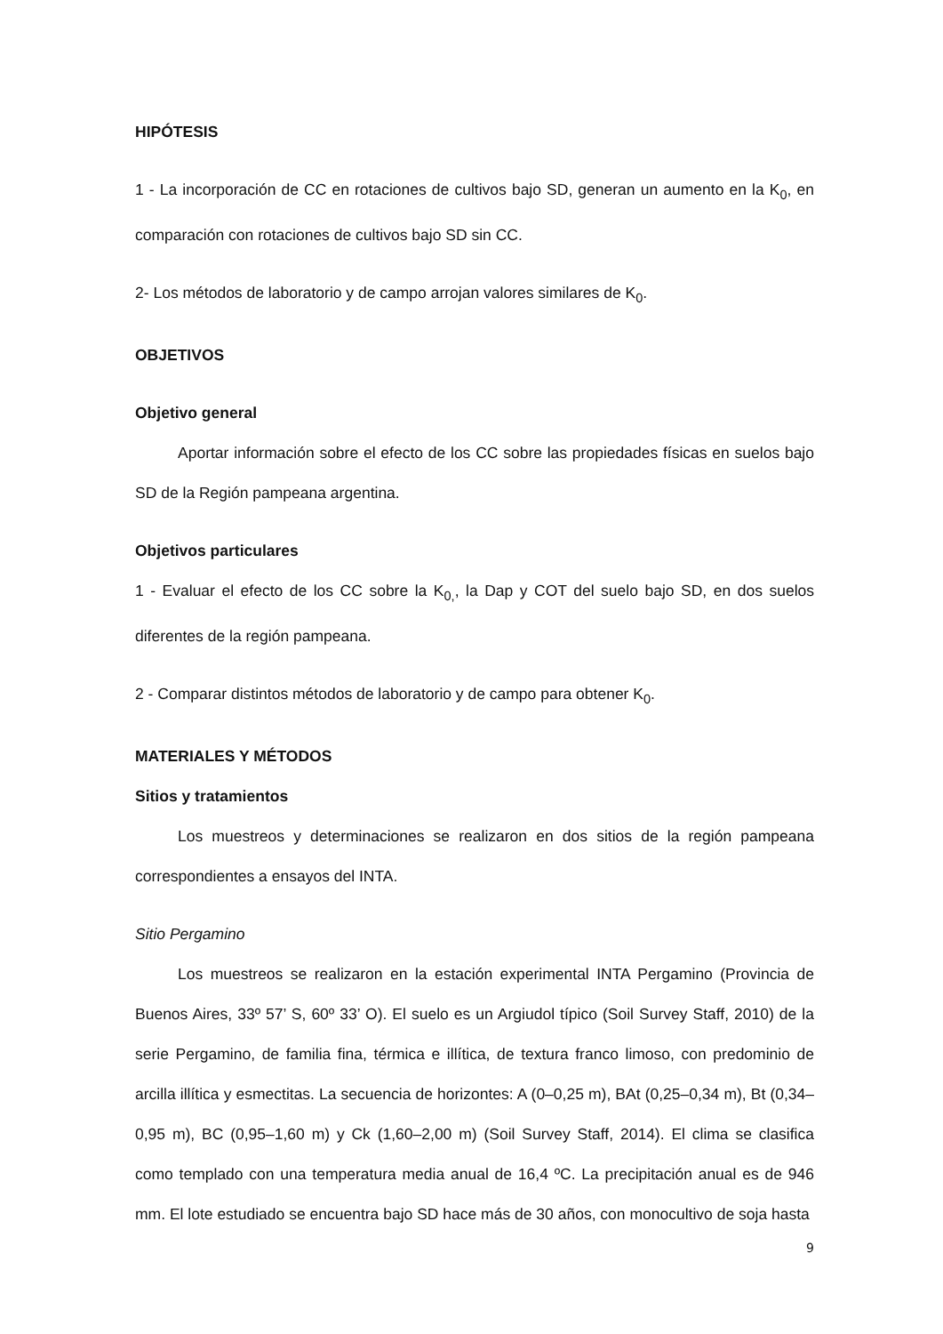HIPÓTESIS
1 - La incorporación de CC en rotaciones de cultivos bajo SD, generan un aumento en la K<sub>0</sub>, en comparación con rotaciones de cultivos bajo SD sin CC.
2- Los métodos de laboratorio y de campo arrojan valores similares de K<sub>0</sub>.
OBJETIVOS
Objetivo general
Aportar información sobre el efecto de los CC sobre las propiedades físicas en suelos bajo SD de la Región pampeana argentina.
Objetivos particulares
1 - Evaluar el efecto de los CC sobre la K<sub>0,</sub>, la Dap y COT del suelo bajo SD, en dos suelos diferentes de la región pampeana.
2 - Comparar distintos métodos de laboratorio y de campo para obtener K<sub>0</sub>.
MATERIALES Y MÉTODOS
Sitios y tratamientos
Los muestreos y determinaciones se realizaron en dos sitios de la región pampeana correspondientes a ensayos del INTA.
Sitio Pergamino
Los muestreos se realizaron en la estación experimental INTA Pergamino (Provincia de Buenos Aires, 33º 57’ S, 60º 33’ O). El suelo es un Argiudol típico (Soil Survey Staff, 2010) de la serie Pergamino, de familia fina, térmica e illítica, de textura franco limoso, con predominio de arcilla illítica y esmectitas. La secuencia de horizontes: A (0–0,25 m), BAt (0,25–0,34 m), Bt (0,34–0,95 m), BC (0,95–1,60 m) y Ck (1,60–2,00 m) (Soil Survey Staff, 2014). El clima se clasifica como templado con una temperatura media anual de 16,4 ºC. La precipitación anual es de 946 mm. El lote estudiado se encuentra bajo SD hace más de 30 años, con monocultivo de soja hasta
9